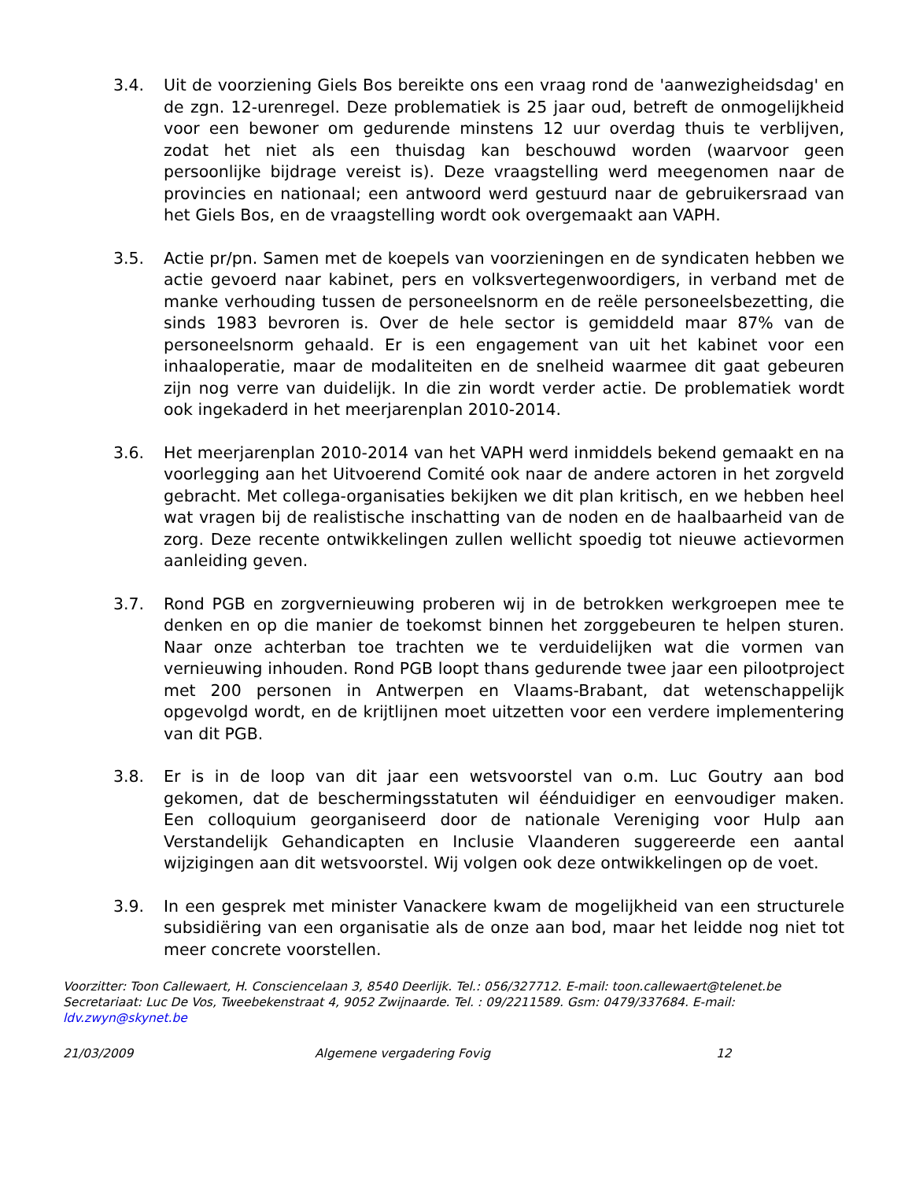3.4. Uit de voorziening Giels Bos bereikte ons een vraag rond de 'aanwezigheidsdag' en de zgn. 12-urenregel. Deze problematiek is 25 jaar oud, betreft de onmogelijkheid voor een bewoner om gedurende minstens 12 uur overdag thuis te verblijven, zodat het niet als een thuisdag kan beschouwd worden (waarvoor geen persoonlijke bijdrage vereist is). Deze vraagstelling werd meegenomen naar de provincies en nationaal; een antwoord werd gestuurd naar de gebruikersraad van het Giels Bos, en de vraagstelling wordt ook overgemaakt aan VAPH.
3.5. Actie pr/pn. Samen met de koepels van voorzieningen en de syndicaten hebben we actie gevoerd naar kabinet, pers en volksvertegenwoordigers, in verband met de manke verhouding tussen de personeelsnorm en de reële personeelsbezetting, die sinds 1983 bevroren is. Over de hele sector is gemiddeld maar 87% van de personeelsnorm gehaald. Er is een engagement van uit het kabinet voor een inhaaloperatie, maar de modaliteiten en de snelheid waarmee dit gaat gebeuren zijn nog verre van duidelijk. In die zin wordt verder actie. De problematiek wordt ook ingekaderd in het meerjarenplan 2010-2014.
3.6. Het meerjarenplan 2010-2014 van het VAPH werd inmiddels bekend gemaakt en na voorlegging aan het Uitvoerend Comité ook naar de andere actoren in het zorgveld gebracht. Met collega-organisaties bekijken we dit plan kritisch, en we hebben heel wat vragen bij de realistische inschatting van de noden en de haalbaarheid van de zorg. Deze recente ontwikkelingen zullen wellicht spoedig tot nieuwe actievormen aanleiding geven.
3.7. Rond PGB en zorgvernieuwing proberen wij in de betrokken werkgroepen mee te denken en op die manier de toekomst binnen het zorggebeuren te helpen sturen. Naar onze achterban toe trachten we te verduidelijken wat die vormen van vernieuwing inhouden. Rond PGB loopt thans gedurende twee jaar een pilootproject met 200 personen in Antwerpen en Vlaams-Brabant, dat wetenschappelijk opgevolgd wordt, en de krijtlijnen moet uitzetten voor een verdere implementering van dit PGB.
3.8. Er is in de loop van dit jaar een wetsvoorstel van o.m. Luc Goutry aan bod gekomen, dat de beschermingsstatuten wil éénduidiger en eenvoudiger maken. Een colloquium georganiseerd door de nationale Vereniging voor Hulp aan Verstandelijk Gehandicapten en Inclusie Vlaanderen suggereerde een aantal wijzigingen aan dit wetsvoorstel. Wij volgen ook deze ontwikkelingen op de voet.
3.9. In een gesprek met minister Vanackere kwam de mogelijkheid van een structurele subsidiëring van een organisatie als de onze aan bod, maar het leidde nog niet tot meer concrete voorstellen.
Voorzitter: Toon Callewaert, H. Consciencelaan 3, 8540 Deerlijk. Tel.: 056/327712. E-mail: toon.callewaert@telenet.be
Secretariaat: Luc De Vos, Tweebekenstraat 4, 9052 Zwijnaarde. Tel. : 09/2211589. Gsm: 0479/337684. E-mail: ldv.zwyn@skynet.be
21/03/2009 Algemene vergadering Fovig 12